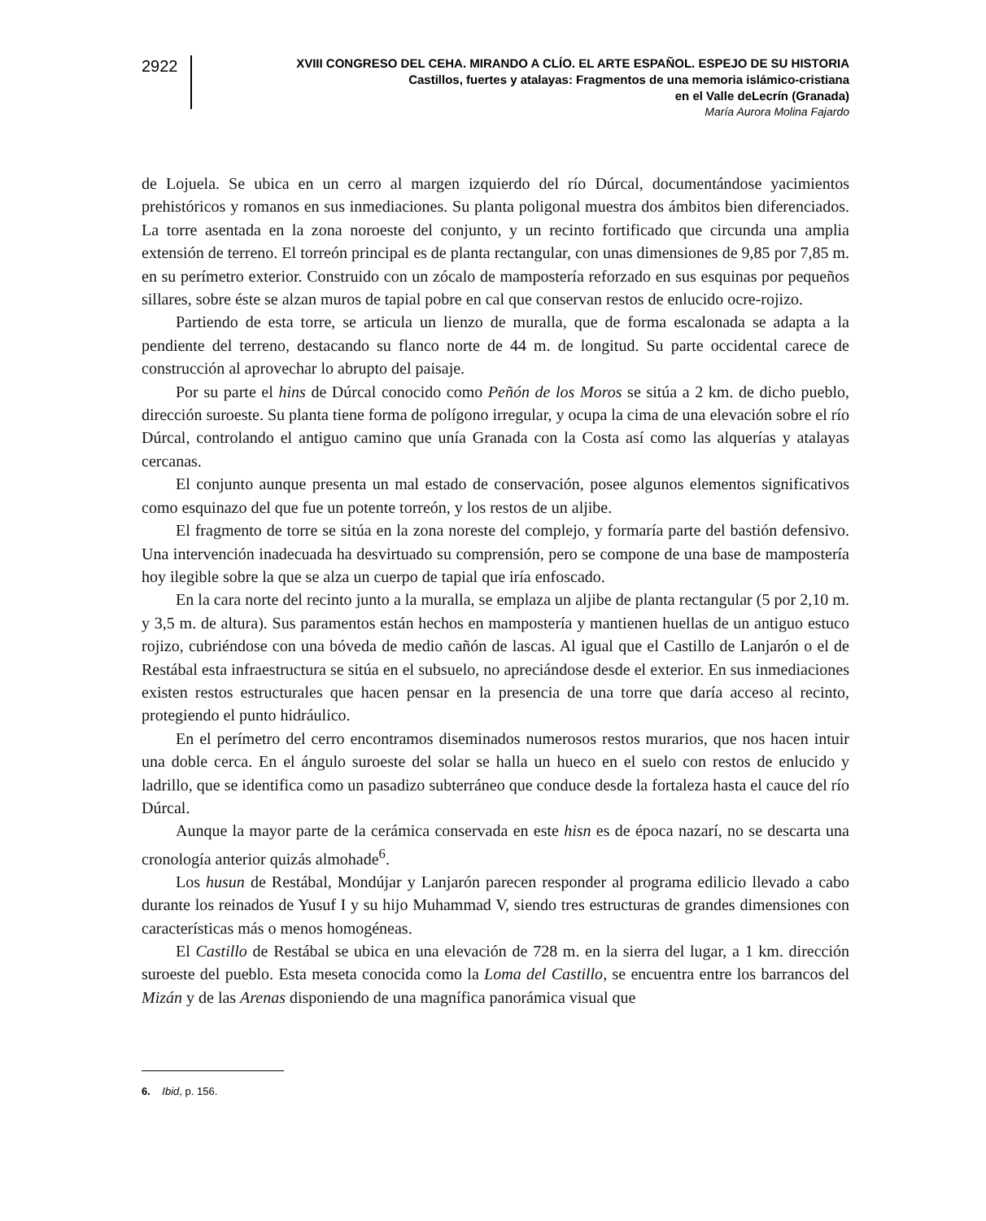2922
XVIII CONGRESO DEL CEHA. MIRANDO A CLÍO. EL ARTE ESPAÑOL. ESPEJO DE SU HISTORIA
Castillos, fuertes y atalayas: Fragmentos de una memoria islámico-cristiana
en el Valle deLecrín (Granada)
María Aurora Molina Fajardo
de Lojuela. Se ubica en un cerro al margen izquierdo del río Dúrcal, documentándose yacimientos prehistóricos y romanos en sus inmediaciones. Su planta poligonal muestra dos ámbitos bien diferenciados. La torre asentada en la zona noroeste del conjunto, y un recinto fortificado que circunda una amplia extensión de terreno. El torreón principal es de planta rectangular, con unas dimensiones de 9,85 por 7,85 m. en su perímetro exterior. Construido con un zócalo de mampostería reforzado en sus esquinas por pequeños sillares, sobre éste se alzan muros de tapial pobre en cal que conservan restos de enlucido ocre-rojizo.
Partiendo de esta torre, se articula un lienzo de muralla, que de forma escalonada se adapta a la pendiente del terreno, destacando su flanco norte de 44 m. de longitud. Su parte occidental carece de construcción al aprovechar lo abrupto del paisaje.
Por su parte el hins de Dúrcal conocido como Peñón de los Moros se sitúa a 2 km. de dicho pueblo, dirección suroeste. Su planta tiene forma de polígono irregular, y ocupa la cima de una elevación sobre el río Dúrcal, controlando el antiguo camino que unía Granada con la Costa así como las alquerías y atalayas cercanas.
El conjunto aunque presenta un mal estado de conservación, posee algunos elementos significativos como esquinazo del que fue un potente torreón, y los restos de un aljibe.
El fragmento de torre se sitúa en la zona noreste del complejo, y formaría parte del bastión defensivo. Una intervención inadecuada ha desvirtuado su comprensión, pero se compone de una base de mampostería hoy ilegible sobre la que se alza un cuerpo de tapial que iría enfoscado.
En la cara norte del recinto junto a la muralla, se emplaza un aljibe de planta rectangular (5 por 2,10 m. y 3,5 m. de altura). Sus paramentos están hechos en mampostería y mantienen huellas de un antiguo estuco rojizo, cubriéndose con una bóveda de medio cañón de lascas. Al igual que el Castillo de Lanjarón o el de Restábal esta infraestructura se sitúa en el subsuelo, no apreciándose desde el exterior. En sus inmediaciones existen restos estructurales que hacen pensar en la presencia de una torre que daría acceso al recinto, protegiendo el punto hidráulico.
En el perímetro del cerro encontramos diseminados numerosos restos murarios, que nos hacen intuir una doble cerca. En el ángulo suroeste del solar se halla un hueco en el suelo con restos de enlucido y ladrillo, que se identifica como un pasadizo subterráneo que conduce desde la fortaleza hasta el cauce del río Dúrcal.
Aunque la mayor parte de la cerámica conservada en este hisn es de época nazarí, no se descarta una cronología anterior quizás almohade<sup>6</sup>.
Los husun de Restábal, Mondújar y Lanjarón parecen responder al programa edilicio llevado a cabo durante los reinados de Yusuf I y su hijo Muhammad V, siendo tres estructuras de grandes dimensiones con características más o menos homogéneas.
El Castillo de Restábal se ubica en una elevación de 728 m. en la sierra del lugar, a 1 km. dirección suroeste del pueblo. Esta meseta conocida como la Loma del Castillo, se encuentra entre los barrancos del Mizán y de las Arenas disponiendo de una magnífica panorámica visual que
6. Ibid, p. 156.